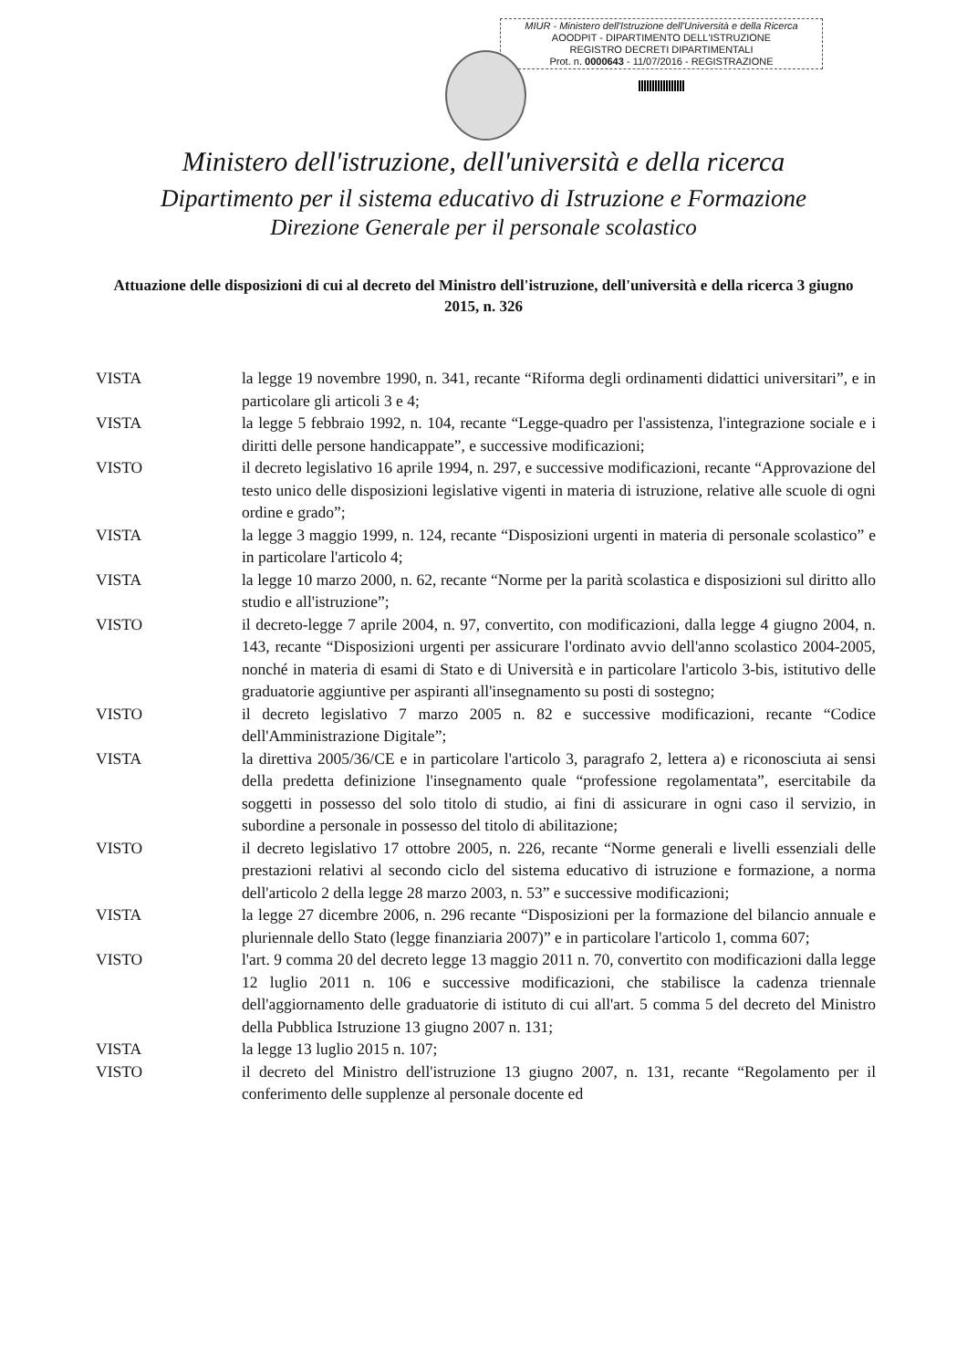MIUR - Ministero dell'Istruzione dell'Università e della Ricerca
AOODPIT - DIPARTIMENTO DELL'ISTRUZIONE
REGISTRO DECRETI DIPARTIMENTALI
Prot. n. 0000643 - 11/07/2016 - REGISTRAZIONE
Ministero dell'istruzione, dell'università e della ricerca
Dipartimento per il sistema educativo di Istruzione e Formazione
Direzione Generale per il personale scolastico
Attuazione delle disposizioni di cui al decreto del Ministro dell'istruzione, dell'università e della ricerca 3 giugno 2015, n. 326
VISTA la legge 19 novembre 1990, n. 341, recante “Riforma degli ordinamenti didattici universitari”, e in particolare gli articoli 3 e 4;
VISTA la legge 5 febbraio 1992, n. 104, recante “Legge-quadro per l'assistenza, l'integrazione sociale e i diritti delle persone handicappate”, e successive modificazioni;
VISTO il decreto legislativo 16 aprile 1994, n. 297, e successive modificazioni, recante “Approvazione del testo unico delle disposizioni legislative vigenti in materia di istruzione, relative alle scuole di ogni ordine e grado”;
VISTA la legge 3 maggio 1999, n. 124, recante “Disposizioni urgenti in materia di personale scolastico” e in particolare l'articolo 4;
VISTA la legge 10 marzo 2000, n. 62, recante “Norme per la parità scolastica e disposizioni sul diritto allo studio e all'istruzione”;
VISTO il decreto-legge 7 aprile 2004, n. 97, convertito, con modificazioni, dalla legge 4 giugno 2004, n. 143, recante “Disposizioni urgenti per assicurare l'ordinato avvio dell'anno scolastico 2004-2005, nonché in materia di esami di Stato e di Università e in particolare l'articolo 3-bis, istitutivo delle graduatorie aggiuntive per aspiranti all'insegnamento su posti di sostegno;
VISTO il decreto legislativo 7 marzo 2005 n. 82 e successive modificazioni, recante “Codice dell'Amministrazione Digitale”;
VISTA la direttiva 2005/36/CE e in particolare l'articolo 3, paragrafo 2, lettera a) e riconosciuta ai sensi della predetta definizione l'insegnamento quale “professione regolamentata”, esercitabile da soggetti in possesso del solo titolo di studio, ai fini di assicurare in ogni caso il servizio, in subordine a personale in possesso del titolo di abilitazione;
VISTO il decreto legislativo 17 ottobre 2005, n. 226, recante “Norme generali e livelli essenziali delle prestazioni relativi al secondo ciclo del sistema educativo di istruzione e formazione, a norma dell'articolo 2 della legge 28 marzo 2003, n. 53” e successive modificazioni;
VISTA la legge 27 dicembre 2006, n. 296 recante “Disposizioni per la formazione del bilancio annuale e pluriennale dello Stato (legge finanziaria 2007)” e in particolare l'articolo 1, comma 607;
VISTO l'art. 9 comma 20 del decreto legge 13 maggio 2011 n. 70, convertito con modificazioni dalla legge 12 luglio 2011 n. 106 e successive modificazioni, che stabilisce la cadenza triennale dell'aggiornamento delle graduatorie di istituto di cui all'art. 5 comma 5 del decreto del Ministro della Pubblica Istruzione 13 giugno 2007 n. 131;
VISTA la legge 13 luglio 2015 n. 107;
VISTO il decreto del Ministro dell'istruzione 13 giugno 2007, n. 131, recante “Regolamento per il conferimento delle supplenze al personale docente ed